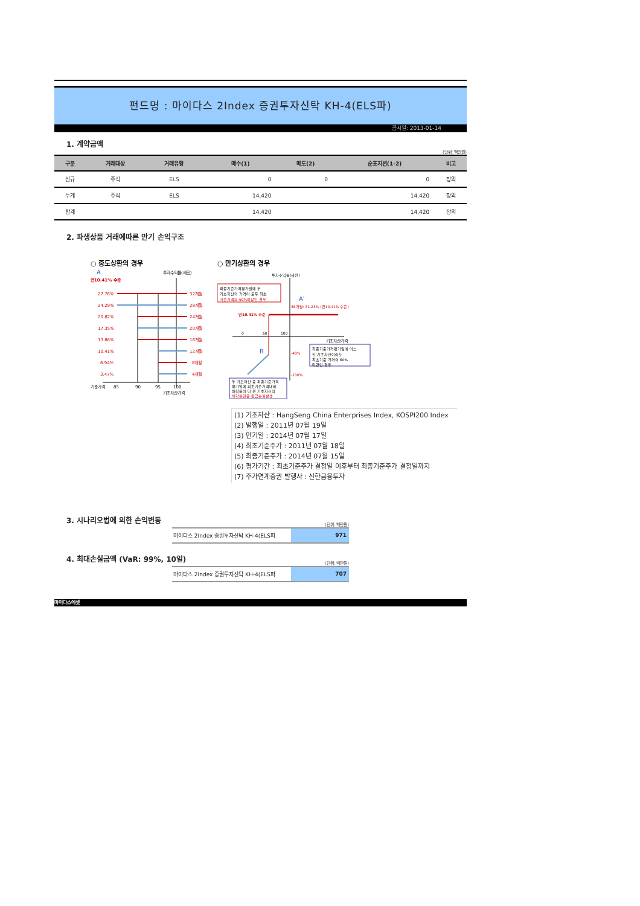펀드명 : 마이다스 2Index 증권투자신탁 KH-4(ELS파)
공시일: 2013-01-14
1. 계약금액
(단위: 백만원)
| 구분 | 거래대상 | 거래유형 | 매수(1) | 매도(2) | 순포지션(1-2) | 비고 |
| --- | --- | --- | --- | --- | --- | --- |
| 신규 | 주식 | ELS | 0 | 0 | 0 | 장외 |
| 누계 | 주식 | ELS | 14,420 | | 14,420 | 장외 |
| 합계 | | | 14,420 | | 14,420 | 장외 |
2. 파생상품 거래에따른 만기 손익구조
○ 중도상환의 경우
A
투자수익률(세전)
연10.41% 수준
27.76%
24.29%
20.82%
17.35%
13.88%
10.41%
6.94%
3.47%
32개월
28개월
24개월
20개월
16개월
12개월
8개월
4개월
기준가격
85
90
95
100
기초자산가격
○ 만기상환의 경우
투자수익률(세전)
최종기준가격평가일에 두
기초자산의 가격이 모두 최초
기준가격의 60%이상인 경우
A'
36개월: 31.23% (연10.41% 수준)
연10.41% 수준
0
60
100
기초자산가격
B
-40%
-100%
최종기준가격평가일에 어느
한 기초자산이라도
최초기준 가격의 60%
미만인 경우
두 기초자산 중 최종기준가격
평가일에 최초기준가격대비
하락률이 더 큰 기초자산의
하락률만큼 원금손실발생
(1) 기초자산 : HangSeng China Enterprises Index, KOSPI200 Index
(2) 발행일 : 2011년 07월 19일
(3) 만기일 : 2014년 07월 17일
(4) 최초기준주가 : 2011년 07월 18일
(5) 최종기준주가 : 2014년 07월 15일
(6) 평가기간 : 최초기준주가 결정일 이후부터 최종기준주가 결정일까지
(7) 주가연계증권 발행사 : 신한금융투자
3. 시나리오법에 의한 손익변동
(단위: 백만원)
마이다스 2Index 증권투자신탁 KH-4(ELS파
971
4. 최대손실금액 (VaR: 99%, 10일)
(단위: 백만원)
마이다스 2Index 증권투자신탁 KH-4(ELS파
707
마이다스에셋